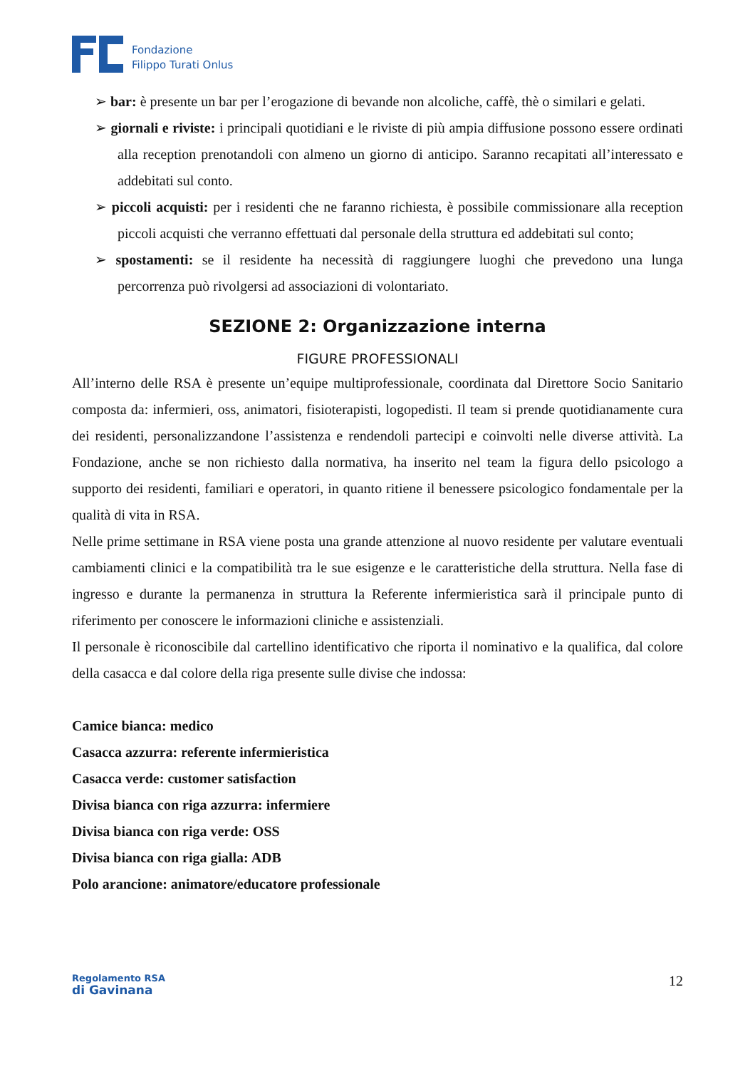Fondazione
Filippo Turati Onlus
➢ bar: è presente un bar per l’erogazione di bevande non alcoliche, caffè, thè o similari e gelati.
➢ giornali e riviste: i principali quotidiani e le riviste di più ampia diffusione possono essere ordinati alla reception prenotandoli con almeno un giorno di anticipo. Saranno recapitati all’interessato e addebitati sul conto.
➢ piccoli acquisti: per i residenti che ne faranno richiesta, è possibile commissionare alla reception piccoli acquisti che verranno effettuati dal personale della struttura ed addebitati sul conto;
➢ spostamenti: se il residente ha necessità di raggiungere luoghi che prevedono una lunga percorrenza può rivolgersi ad associazioni di volontariato.
SEZIONE 2: Organizzazione interna
FIGURE PROFESSIONALI
All’interno delle RSA è presente un’equipe multiprofessionale, coordinata dal Direttore Socio Sanitario composta da: infermieri, oss, animatori, fisioterapisti, logopedisti. Il team si prende quotidianamente cura dei residenti, personalizzandone l’assistenza e rendendoli partecipi e coinvolti nelle diverse attività. La Fondazione, anche se non richiesto dalla normativa, ha inserito nel team la figura dello psicologo a supporto dei residenti, familiari e operatori, in quanto ritiene il benessere psicologico fondamentale per la qualità di vita in RSA.
Nelle prime settimane in RSA viene posta una grande attenzione al nuovo residente per valutare eventuali cambiamenti clinici e la compatibilità tra le sue esigenze e le caratteristiche della struttura. Nella fase di ingresso e durante la permanenza in struttura la Referente infermieristica sarà il principale punto di riferimento per conoscere le informazioni cliniche e assistenziali.
Il personale è riconoscibile dal cartellino identificativo che riporta il nominativo e la qualifica, dal colore della casacca e dal colore della riga presente sulle divise che indossa:
Camice bianca: medico
Casacca azzurra: referente infermieristica
Casacca verde: customer satisfaction
Divisa bianca con riga azzurra: infermiere
Divisa bianca con riga verde: OSS
Divisa bianca con riga gialla: ADB
Polo arancione: animatore/educatore professionale
Regolamento RSA
di Gavinana
12